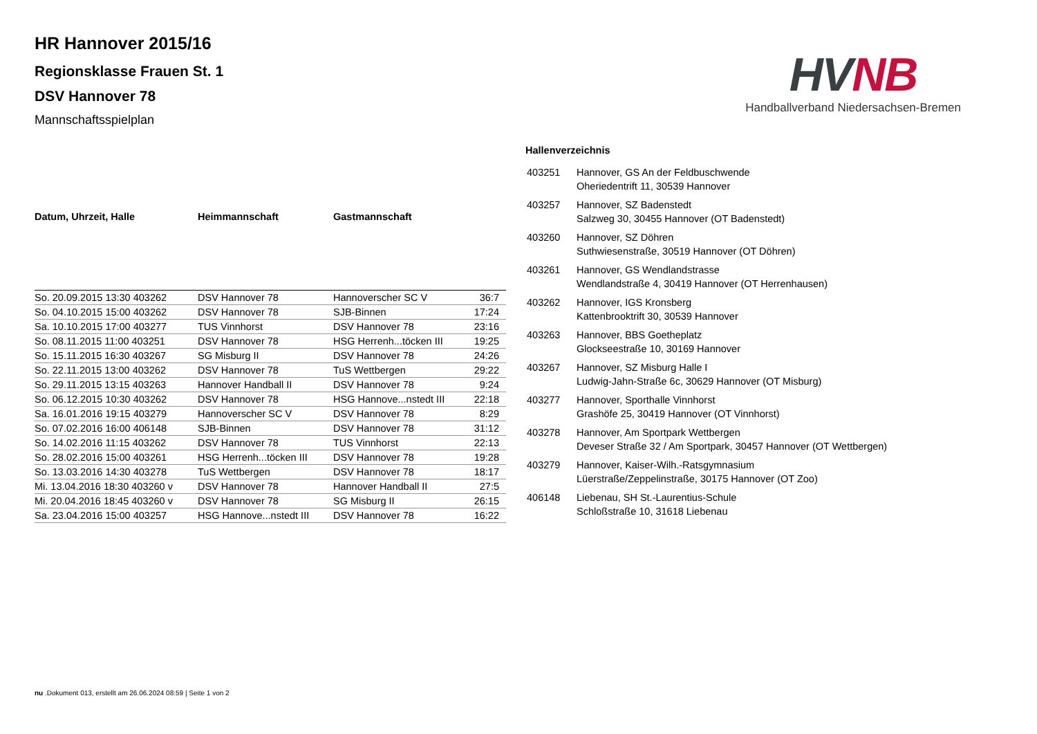HR Hannover 2015/16
Regionsklasse Frauen St. 1
DSV Hannover 78
Mannschaftsspielplan
HV NB
Handballverband Niedersachsen-Bremen
| Datum, Uhrzeit, Halle | Heimmannschaft | Gastmannschaft | |
| --- | --- | --- | --- |
| So. 20.09.2015 13:30 403262 | DSV Hannover 78 | Hannoverscher SC V | 36:7 |
| So. 04.10.2015 15:00 403262 | DSV Hannover 78 | SJB-Binnen | 17:24 |
| Sa. 10.10.2015 17:00 403277 | TUS Vinnhorst | DSV Hannover 78 | 23:16 |
| So. 08.11.2015 11:00 403251 | DSV Hannover 78 | HSG Herrenh...töcken III | 19:25 |
| So. 15.11.2015 16:30 403267 | SG Misburg II | DSV Hannover 78 | 24:26 |
| So. 22.11.2015 13:00 403262 | DSV Hannover 78 | TuS Wettbergen | 29:22 |
| So. 29.11.2015 13:15 403263 | Hannover Handball II | DSV Hannover 78 | 9:24 |
| So. 06.12.2015 10:30 403262 | DSV Hannover 78 | HSG Hannove...nstedt III | 22:18 |
| Sa. 16.01.2016 19:15 403279 | Hannoverscher SC V | DSV Hannover 78 | 8:29 |
| So. 07.02.2016 16:00 406148 | SJB-Binnen | DSV Hannover 78 | 31:12 |
| So. 14.02.2016 11:15 403262 | DSV Hannover 78 | TUS Vinnhorst | 22:13 |
| So. 28.02.2016 15:00 403261 | HSG Herrenh...töcken III | DSV Hannover 78 | 19:28 |
| So. 13.03.2016 14:30 403278 | TuS Wettbergen | DSV Hannover 78 | 18:17 |
| Mi. 13.04.2016 18:30 403260 v | DSV Hannover 78 | Hannover Handball II | 27:5 |
| Mi. 20.04.2016 18:45 403260 v | DSV Hannover 78 | SG Misburg II | 26:15 |
| Sa. 23.04.2016 15:00 403257 | HSG Hannove...nstedt III | DSV Hannover 78 | 16:22 |
Hallenverzeichnis
| 403251 | Hannover, GS An der Feldbuschwende Oheriedentrift 11, 30539 Hannover |
| 403257 | Hannover, SZ Badenstedt Salzweg 30, 30455 Hannover (OT Badenstedt) |
| 403260 | Hannover, SZ Döhren Suthwiesenstraße, 30519 Hannover (OT Döhren) |
| 403261 | Hannover, GS Wendlandstrasse Wendlandstraße 4, 30419 Hannover (OT Herrenhausen) |
| 403262 | Hannover, IGS Kronsberg Kattenbrooktrift 30, 30539 Hannover |
| 403263 | Hannover, BBS Goetheplatz Glockseestraße 10, 30169 Hannover |
| 403267 | Hannover, SZ Misburg Halle I Ludwig-Jahn-Straße 6c, 30629 Hannover (OT Misburg) |
| 403277 | Hannover, Sporthalle Vinnhorst Grashöfe 25, 30419 Hannover (OT Vinnhorst) |
| 403278 | Hannover, Am Sportpark Wettbergen Deveser Straße 32 / Am Sportpark, 30457 Hannover (OT Wettbergen) |
| 403279 | Hannover, Kaiser-Wilh.-Ratsgymnasium Lüerstraße/Zeppelinstraße, 30175 Hannover (OT Zoo) |
| 406148 | Liebenau, SH St.-Laurentius-Schule Schloßstraße 10, 31618 Liebenau |
nu .Dokument 013, erstellt am 26.06.2024 08:59 | Seite 1 von 2